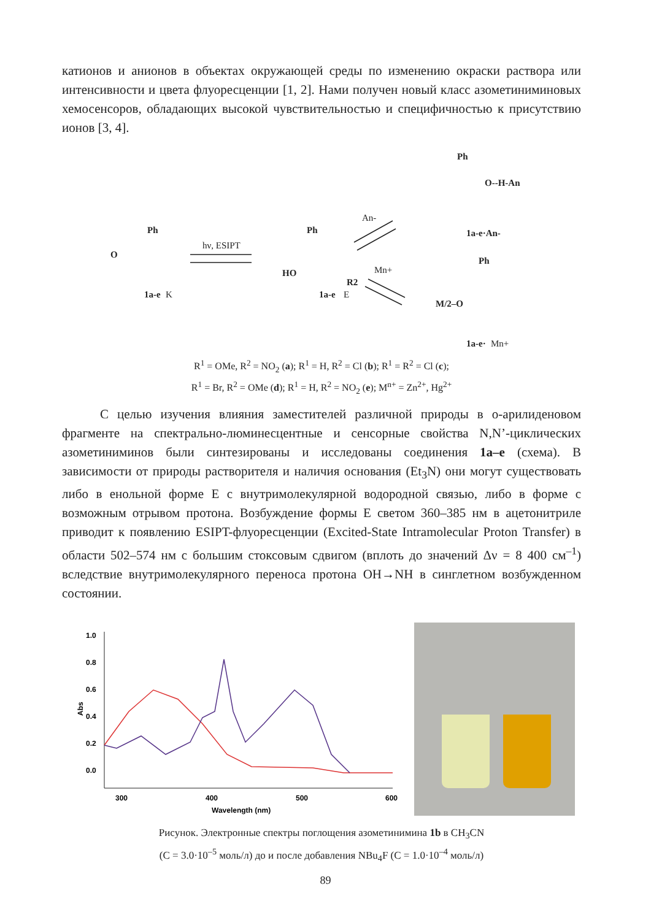катионов и анионов в объектах окружающей среды по изменению окраски раствора или интенсивности и цвета флуоресценции [1, 2]. Нами получен новый класс азометиниминовых хемосенсоров, обладающих высокой чувствительностью и специфичностью к присутствию ионов [3, 4].
Ph
O
1a-e
K
hν, ESIPT
Ph
HO
R2
1a-e
E
An-
Mn+
Ph
O--H-An
1a-e·An-
Ph
M/2–O
1a-e·
Mn+
R<sup>1</sup> = OMe, R<sup>2</sup> = NO<sub>2</sub> (a); R<sup>1</sup> = H, R<sup>2</sup> = Cl (b); R<sup>1</sup> = R<sup>2</sup> = Cl (c);
R<sup>1</sup> = Br, R<sup>2</sup> = OMe (d); R<sup>1</sup> = H, R<sup>2</sup> = NO<sub>2</sub> (e); M<sup>n+</sup> = Zn<sup>2+</sup>, Hg<sup>2+</sup>
С целью изучения влияния заместителей различной природы в о-арилиденовом фрагменте на спектрально-люминесцентные и сенсорные свойства N,N’-циклических азометиниминов были синтезированы и исследованы соединения 1a–e (схема). В зависимости от природы растворителя и наличия основания (Et<sub>3</sub>N) они могут существовать либо в енольной форме E с внутримолекулярной водородной связью, либо в форме с возможным отрывом протона. Возбуждение формы E светом 360–385 нм в ацетонитриле приводит к появлению ESIPT-флуоресценции (Excited-State Intramolecular Proton Transfer) в области 502–574 нм с большим стоксовым сдвигом (вплоть до значений Δν = 8 400 см<sup>–1</sup>) вследствие внутримолекулярного переноса протона OH→NH в синглетном возбужденном состоянии.
1.0
0.8
0.6
0.4
0.2
0.0
Abs
300
400
500
600
Wavelength (nm)
Рисунок. Электронные спектры поглощения азометинимина 1b в CH<sub>3</sub>CN
(C = 3.0·10<sup>–5</sup> моль/л) до и после добавления NBu<sub>4</sub>F (C = 1.0·10<sup>–4</sup> моль/л)
89